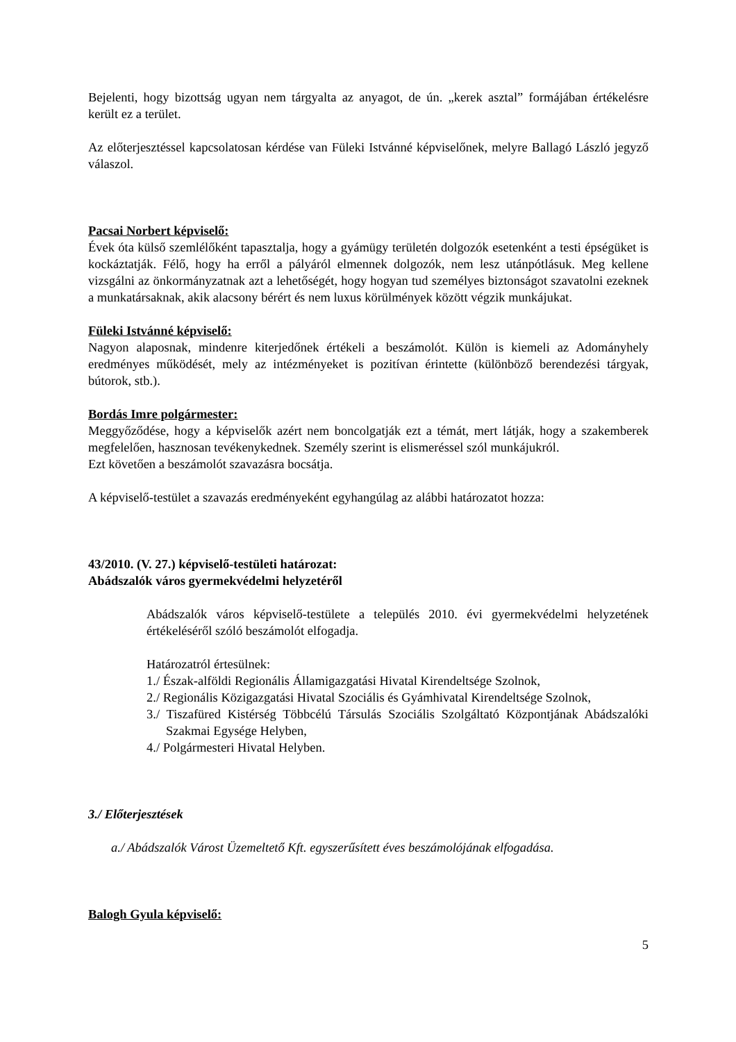Bejelenti, hogy bizottság ugyan nem tárgyalta az anyagot, de ún. „kerek asztal” formájában értékelésre került ez a terület.
Az előterjesztéssel kapcsolatosan kérdése van Füleki Istvánné képviselőnek, melyre Ballagó László jegyző válaszol.
Pacsai Norbert képviselő:
Évek óta külső szemlélőként tapasztalja, hogy a gyámügy területén dolgozók esetenként a testi épségüket is kockáztatják. Félő, hogy ha erről a pályáról elmennek dolgozók, nem lesz utánpótlásuk. Meg kellene vizsgálni az önkormányzatnak azt a lehetőségét, hogy hogyan tud személyes biztonságot szavatolni ezeknek a munkatársaknak, akik alacsony bérért és nem luxus körülmények között végzik munkájukat.
Füleki Istvánné képviselő:
Nagyon alaposnak, mindenre kiterjedőnek értékeli a beszámolót. Külön is kiemeli az Adományhely eredményes működését, mely az intézményeket is pozitívan érintette (különböző berendezési tárgyak, bútorok, stb.).
Bordás Imre polgármester:
Meggyőződése, hogy a képviselők azért nem boncolgatják ezt a témát, mert látják, hogy a szakemberek megfelelően, hasznosan tevékenykednek. Személy szerint is elismeréssel szól munkájukról.
Ezt követően a beszámolót szavazásra bocsátja.
A képviselő-testület a szavazás eredményeként egyhangúlag az alábbi határozatot hozza:
43/2010. (V. 27.) képviselő-testületi határozat:
Abádszalók város gyermekvédelmi helyzetéről
Abádszalók város képviselő-testülete a település 2010. évi gyermekvédelmi helyzetének értékeléséről szóló beszámolót elfogadja.
Határozatról értesülnek:
1./ Észak-alföldi Regionális Államigazgatási Hivatal Kirendeltsége Szolnok,
2./ Regionális Közigazgatási Hivatal Szociális és Gyámhivatal Kirendeltsége Szolnok,
3./ Tiszafüred Kistérség Többcélú Társulás Szociális Szolgáltató Központjának Abádszalóki Szakmai Egysége Helyben,
4./ Polgármesteri Hivatal Helyben.
3./ Előterjesztések
a./ Abádszalók Várost Üzemeltető Kft. egyszerűsített éves beszámolójának elfogadása.
Balogh Gyula képviselő:
5